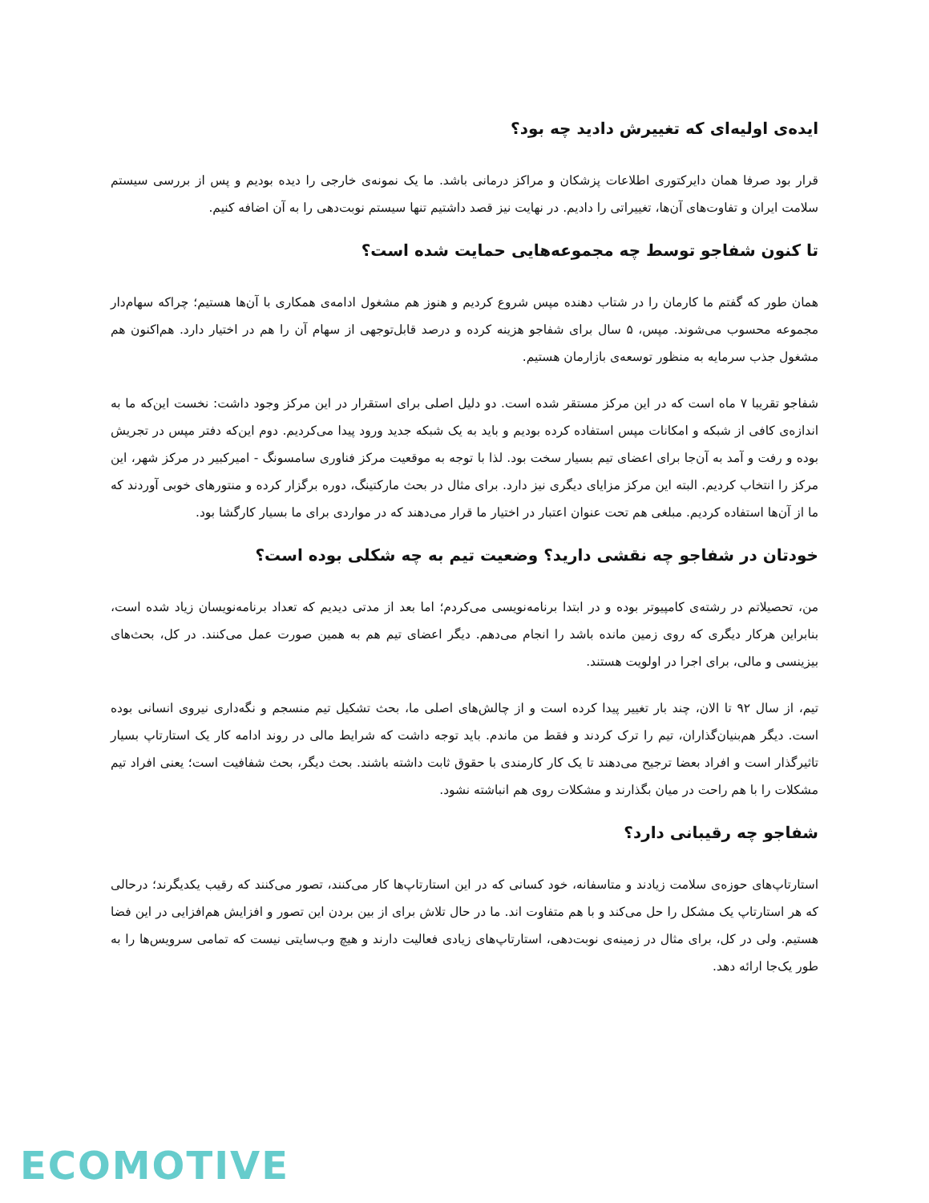ایده‌ی اولیه‌ای که تغییرش دادید چه بود؟
قرار بود صرفا همان دایرکتوری اطلاعات پزشکان و مراکز درمانی باشد. ما یک نمونه‌ی خارجی را دیده بودیم و پس از بررسی سیستم سلامت ایران و تفاوت‌های آن‌ها، تغییراتی را دادیم. در نهایت نیز قصد داشتیم تنها سیستم نوبت‌دهی را به آن اضافه کنیم.
تا کنون شفاجو توسط چه مجموعه‌هایی حمایت شده است؟
همان طور که گفتم ما کارمان را در شتاب دهنده مپس شروع کردیم و هنوز هم مشغول ادامه‌ی همکاری با آن‌ها هستیم؛ چراکه سهام‌دار مجموعه محسوب می‌شوند. مپس، ۵ سال برای شفاجو هزینه کرده و درصد قابل‌توجهی از سهام آن را هم در اختیار دارد. هم‌اکنون هم مشغول جذب سرمایه به منظور توسعه‌ی بازارمان هستیم.
شفاجو تقریبا ۷ ماه است که در این مرکز مستقر شده است. دو دلیل اصلی برای استقرار در این مرکز وجود داشت: نخست این‌که ما به اندازه‌ی کافی از شبکه و امکانات مپس استفاده کرده بودیم و باید به یک شبکه جدید ورود پیدا می‌کردیم. دوم این‌که دفتر مپس در تجریش بوده و رفت و آمد به آن‌جا برای اعضای تیم بسیار سخت بود. لذا با توجه به موقعیت مرکز فناوری سامسونگ - امیرکبیر در مرکز شهر، این مرکز را انتخاب کردیم. البته این مرکز مزایای دیگری نیز دارد. برای مثال در بحث مارکتینگ، دوره برگزار کرده و منتورهای خوبی آوردند که ما از آن‌ها استفاده کردیم. مبلغی هم تحت عنوان اعتبار در اختیار ما قرار می‌دهند که در مواردی برای ما بسیار کارگشا بود.
خودتان در شفاجو چه نقشی دارید؟ وضعیت تیم به چه شکلی بوده است؟
من، تحصیلاتم در رشته‌ی کامپیوتر بوده و در ابتدا برنامه‌نویسی می‌کردم؛ اما بعد از مدتی دیدیم که تعداد برنامه‌نویسان زیاد شده است، بنابراین هرکار دیگری که روی زمین مانده باشد را انجام می‌دهم. دیگر اعضای تیم هم به همین صورت عمل می‌کنند. در کل، بحث‌های بیزینسی و مالی، برای اجرا در اولویت هستند.
تیم، از سال ۹۲ تا الان، چند بار تغییر پیدا کرده است و از چالش‌های اصلی ما، بحث تشکیل تیم منسجم و نگه‌داری نیروی انسانی بوده است. دیگر هم‌بنیان‌گذاران، تیم را ترک کردند و فقط من ماندم. باید توجه داشت که شرایط مالی در روند ادامه کار یک استارتاپ بسیار تاثیرگذار است و افراد بعضا ترجیح می‌دهند تا یک کار کارمندی با حقوق ثابت داشته باشند. بحث دیگر، بحث شفافیت است؛ یعنی افراد تیم مشکلات را با هم راحت در میان بگذارند و مشکلات روی هم انباشته نشود.
شفاجو چه رقیبانی دارد؟
استارتاپ‌های حوزه‌ی سلامت زیادند و متاسفانه، خود کسانی که در این استارتاپ‌ها کار می‌کنند، تصور می‌کنند که رقیب یکدیگرند؛ درحالی که هر استارتاپ یک مشکل را حل می‌کند و با هم متفاوت اند. ما در حال تلاش برای از بین بردن این تصور و افزایش هم‌افزایی در این فضا هستیم. ولی در کل، برای مثال در زمینه‌ی نوبت‌دهی، استارتاپ‌های زیادی فعالیت دارند و هیچ وب‌سایتی نیست که تمامی سرویس‌ها را به طور یک‌جا ارائه دهد.
ECOMOTIVE